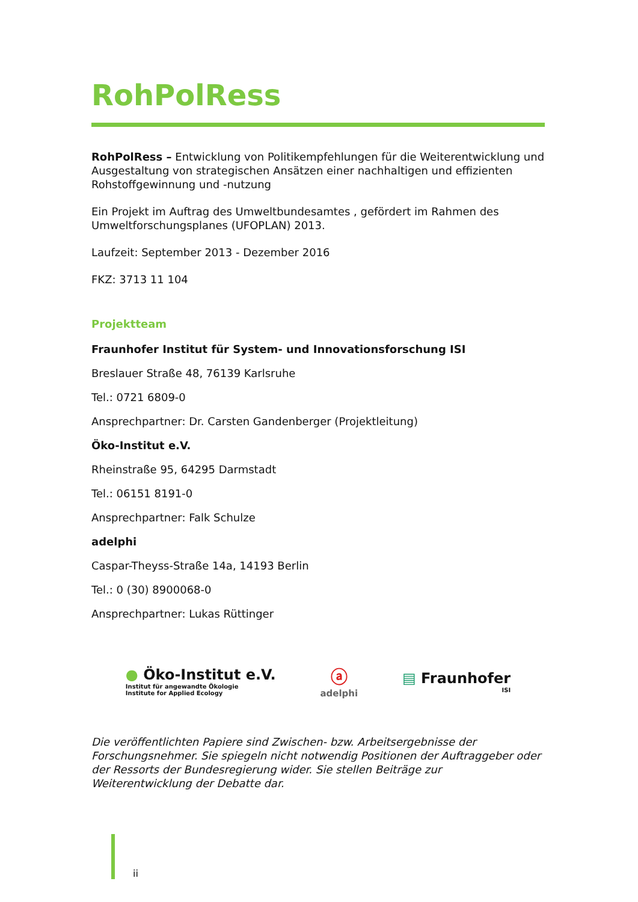RohPolRess
RohPolRess – Entwicklung von Politikempfehlungen für die Weiterentwicklung und Ausgestaltung von strategischen Ansätzen einer nachhaltigen und effizienten Rohstoffgewinnung und -nutzung
Ein Projekt im Auftrag des Umweltbundesamtes , gefördert im Rahmen des Umweltforschungsplanes (UFOPLAN) 2013.
Laufzeit: September 2013 - Dezember 2016
FKZ: 3713 11 104
Projektteam
Fraunhofer Institut für System- und Innovationsforschung ISI
Breslauer Straße 48, 76139 Karlsruhe
Tel.: 0721 6809-0
Ansprechpartner: Dr. Carsten Gandenberger (Projektleitung)
Öko-Institut e.V.
Rheinstraße 95, 64295 Darmstadt
Tel.: 06151 8191-0
Ansprechpartner: Falk Schulze
adelphi
Caspar-Theyss-Straße 14a, 14193 Berlin
Tel.: 0 (30) 8900068-0
Ansprechpartner: Lukas Rüttinger
● Öko-Institut e.V.
Institut für angewandte Ökologie
Institute for Applied Ecology
ⓐ
adelphi
▤ Fraunhofer
ISI
Die veröffentlichten Papiere sind Zwischen- bzw. Arbeitsergebnisse der Forschungsnehmer. Sie spiegeln nicht notwendig Positionen der Auftraggeber oder der Ressorts der Bundesregierung wider. Sie stellen Beiträge zur Weiterentwicklung der Debatte dar.
ii